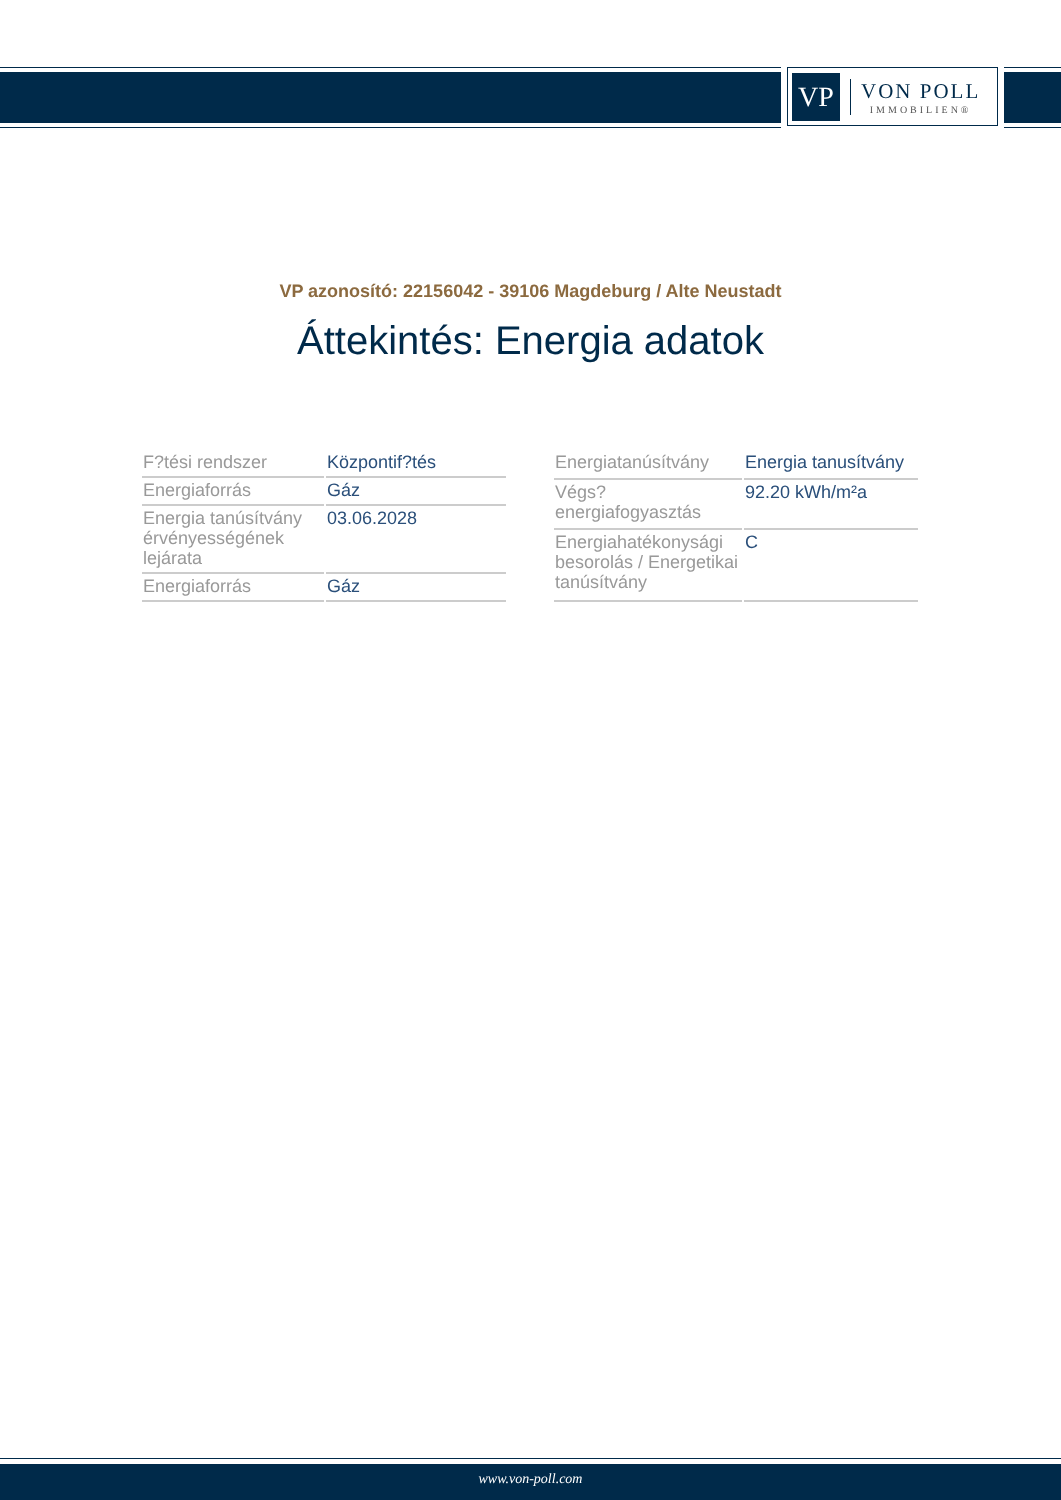VP
VON POLL
IMMOBILIEN®
VP azonosító: 22156042 - 39106 Magdeburg / Alte Neustadt
Áttekintés: Energia adatok
| F?tési rendszer | Központif?tés |
| Energiaforrás | Gáz |
| Energia tanúsítvány érvényességének lejárata | 03.06.2028 |
| Energiaforrás | Gáz |
| Energiatanúsítvány | Energia tanusítvány |
| Végs? energiafogyasztás | 92.20 kWh/m²a |
| Energiahatékonysági besorolás / Energetikai tanúsítvány | C |
www.von-poll.com